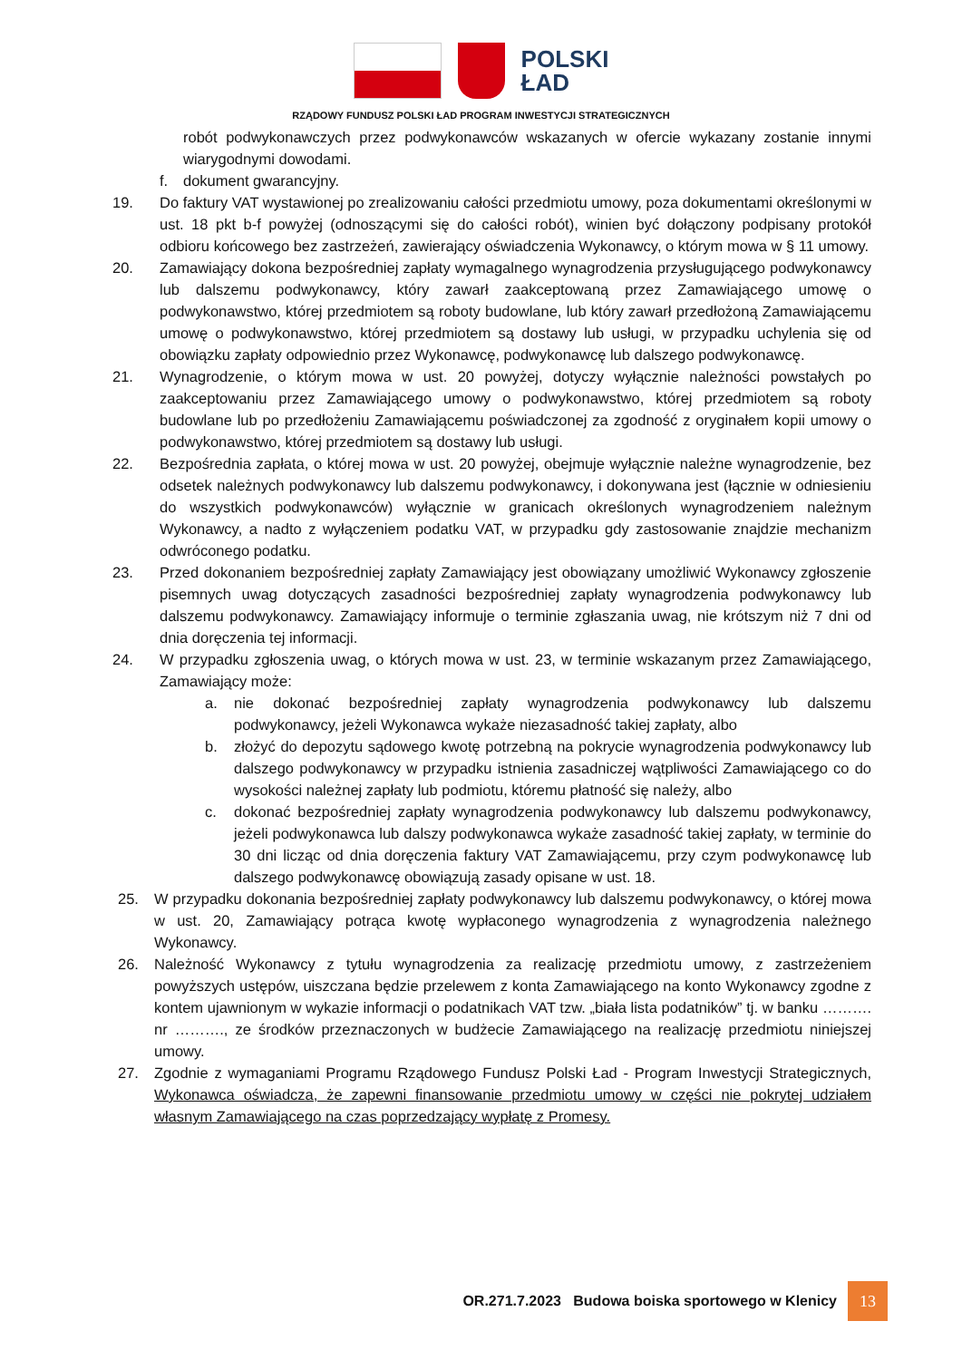POLSKI
ŁAD
RZĄDOWY FUNDUSZ POLSKI ŁAD PROGRAM INWESTYCJI STRATEGICZNYCH
robót podwykonawczych przez podwykonawców wskazanych w ofercie wykazany zostanie innymi wiarygodnymi dowodami.
f. dokument gwarancyjny.
19. Do faktury VAT wystawionej po zrealizowaniu całości przedmiotu umowy, poza dokumentami określonymi w ust. 18 pkt b-f powyżej (odnoszącymi się do całości robót), winien być dołączony podpisany protokół odbioru końcowego bez zastrzeżeń, zawierający oświadczenia Wykonawcy, o którym mowa w § 11 umowy.
20. Zamawiający dokona bezpośredniej zapłaty wymagalnego wynagrodzenia przysługującego podwykonawcy lub dalszemu podwykonawcy, który zawarł zaakceptowaną przez Zamawiającego umowę o podwykonawstwo, której przedmiotem są roboty budowlane, lub który zawarł przedłożoną Zamawiającemu umowę o podwykonawstwo, której przedmiotem są dostawy lub usługi, w przypadku uchylenia się od obowiązku zapłaty odpowiednio przez Wykonawcę, podwykonawcę lub dalszego podwykonawcę.
21. Wynagrodzenie, o którym mowa w ust. 20 powyżej, dotyczy wyłącznie należności powstałych po zaakceptowaniu przez Zamawiającego umowy o podwykonawstwo, której przedmiotem są roboty budowlane lub po przedłożeniu Zamawiającemu poświadczonej za zgodność z oryginałem kopii umowy o podwykonawstwo, której przedmiotem są dostawy lub usługi.
22. Bezpośrednia zapłata, o której mowa w ust. 20 powyżej, obejmuje wyłącznie należne wynagrodzenie, bez odsetek należnych podwykonawcy lub dalszemu podwykonawcy, i dokonywana jest (łącznie w odniesieniu do wszystkich podwykonawców) wyłącznie w granicach określonych wynagrodzeniem należnym Wykonawcy, a nadto z wyłączeniem podatku VAT, w przypadku gdy zastosowanie znajdzie mechanizm odwróconego podatku.
23. Przed dokonaniem bezpośredniej zapłaty Zamawiający jest obowiązany umożliwić Wykonawcy zgłoszenie pisemnych uwag dotyczących zasadności bezpośredniej zapłaty wynagrodzenia podwykonawcy lub dalszemu podwykonawcy. Zamawiający informuje o terminie zgłaszania uwag, nie krótszym niż 7 dni od dnia doręczenia tej informacji.
24. W przypadku zgłoszenia uwag, o których mowa w ust. 23, w terminie wskazanym przez Zamawiającego, Zamawiający może:
a. nie dokonać bezpośredniej zapłaty wynagrodzenia podwykonawcy lub dalszemu podwykonawcy, jeżeli Wykonawca wykaże niezasadność takiej zapłaty, albo
b. złożyć do depozytu sądowego kwotę potrzebną na pokrycie wynagrodzenia podwykonawcy lub dalszego podwykonawcy w przypadku istnienia zasadniczej wątpliwości Zamawiającego co do wysokości należnej zapłaty lub podmiotu, któremu płatność się należy, albo
c. dokonać bezpośredniej zapłaty wynagrodzenia podwykonawcy lub dalszemu podwykonawcy, jeżeli podwykonawca lub dalszy podwykonawca wykaże zasadność takiej zapłaty, w terminie do 30 dni licząc od dnia doręczenia faktury VAT Zamawiającemu, przy czym podwykonawcę lub dalszego podwykonawcę obowiązują zasady opisane w ust. 18.
25. W przypadku dokonania bezpośredniej zapłaty podwykonawcy lub dalszemu podwykonawcy, o której mowa w ust. 20, Zamawiający potrąca kwotę wypłaconego wynagrodzenia z wynagrodzenia należnego Wykonawcy.
26. Należność Wykonawcy z tytułu wynagrodzenia za realizację przedmiotu umowy, z zastrzeżeniem powyższych ustępów, uiszczana będzie przelewem z konta Zamawiającego na konto Wykonawcy zgodne z kontem ujawnionym w wykazie informacji o podatnikach VAT tzw. „biała lista podatników” tj. w banku ………. nr ………., ze środków przeznaczonych w budżecie Zamawiającego na realizację przedmiotu niniejszej umowy.
27. Zgodnie z wymaganiami Programu Rządowego Fundusz Polski Ład - Program Inwestycji Strategicznych, Wykonawca oświadcza, że zapewni finansowanie przedmiotu umowy w części nie pokrytej udziałem własnym Zamawiającego na czas poprzedzający wypłatę z Promesy.
OR.271.7.2023 Budowa boiska sportowego w Klenicy 13